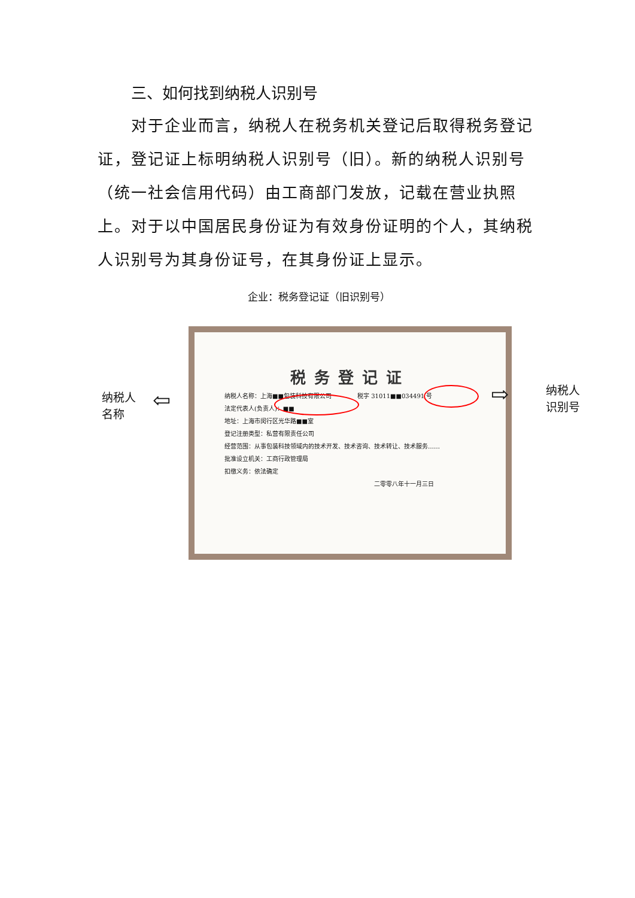三、如何找到纳税人识别号
对于企业而言，纳税人在税务机关登记后取得税务登记证，登记证上标明纳税人识别号（旧）。新的纳税人识别号（统一社会信用代码）由工商部门发放，记载在营业执照上。对于以中国居民身份证为有效身份证明的个人，其纳税人识别号为其身份证号，在其身份证上显示。
企业：税务登记证（旧识别号）
纳税人
名称
⇦
税务登记证
纳税人名称：上海■■包装科技有限公司 　　　　税字 31011■■034491 号
法定代表人(负责人)：■■
地址：上海市闵行区光华路■■室
登记注册类型：私营有限责任公司
经营范围：从事包装科技领域内的技术开发、技术咨询、技术转让、技术服务……
批准设立机关：工商行政管理局
扣缴义务：依法确定
二零零八年十一月三日
⇨
纳税人
识别号